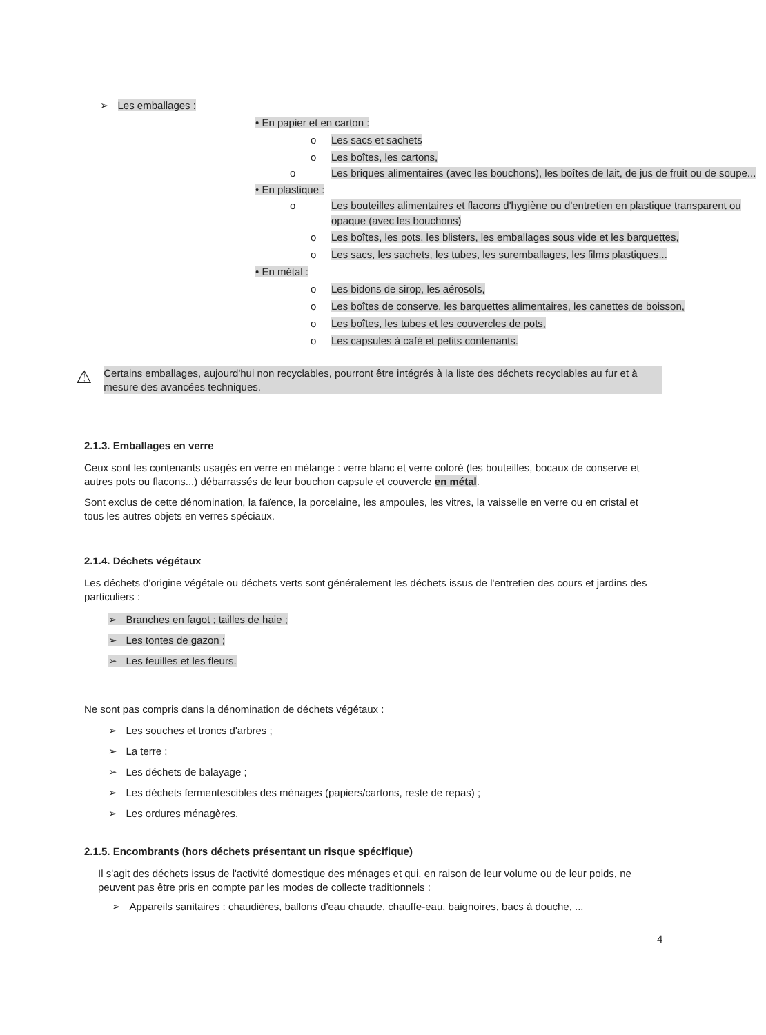➢ Les emballages :
• En papier et en carton :
o Les sacs et sachets
o Les boîtes, les cartons,
o Les briques alimentaires (avec les bouchons), les boîtes de lait, de jus de fruit ou de soupe...
• En plastique :
o Les bouteilles alimentaires et flacons d'hygiène ou d'entretien en plastique transparent ou opaque (avec les bouchons)
o Les boîtes, les pots, les blisters, les emballages sous vide et les barquettes,
o Les sacs, les sachets, les tubes, les suremballages, les films plastiques...
• En métal :
o Les bidons de sirop, les aérosols,
o Les boîtes de conserve, les barquettes alimentaires, les canettes de boisson,
o Les boîtes, les tubes et les couvercles de pots,
o Les capsules à café et petits contenants.
⚠
Certains emballages, aujourd'hui non recyclables, pourront être intégrés à la liste des déchets recyclables au fur et à mesure des avancées techniques.
2.1.3. Emballages en verre
Ceux sont les contenants usagés en verre en mélange : verre blanc et verre coloré (les bouteilles, bocaux de conserve et autres pots ou flacons...) débarrassés de leur bouchon capsule et couvercle en métal.
Sont exclus de cette dénomination, la faïence, la porcelaine, les ampoules, les vitres, la vaisselle en verre ou en cristal et tous les autres objets en verres spéciaux.
2.1.4. Déchets végétaux
Les déchets d'origine végétale ou déchets verts sont généralement les déchets issus de l'entretien des cours et jardins des particuliers :
➢ Branches en fagot ; tailles de haie ;
➢ Les tontes de gazon ;
➢ Les feuilles et les fleurs.
Ne sont pas compris dans la dénomination de déchets végétaux :
➢ Les souches et troncs d'arbres ;
➢ La terre ;
➢ Les déchets de balayage ;
➢ Les déchets fermentescibles des ménages (papiers/cartons, reste de repas) ;
➢ Les ordures ménagères.
2.1.5. Encombrants (hors déchets présentant un risque spécifique)
Il s'agit des déchets issus de l'activité domestique des ménages et qui, en raison de leur volume ou de leur poids, ne peuvent pas être pris en compte par les modes de collecte traditionnels :
➢ Appareils sanitaires : chaudières, ballons d'eau chaude, chauffe-eau, baignoires, bacs à douche, ...
4